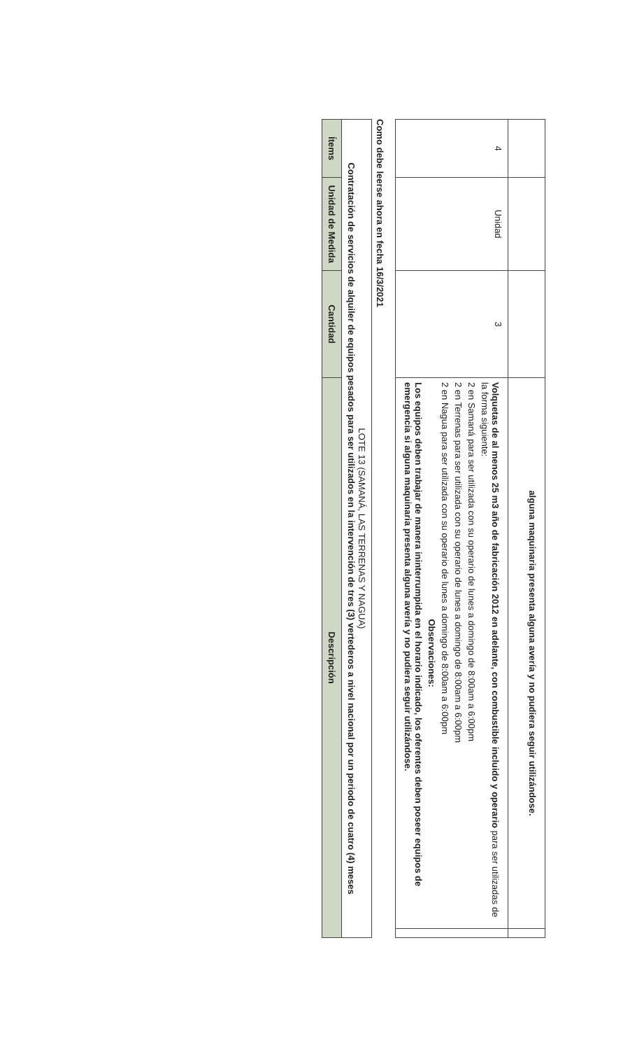| | | | alguna maquinaria presenta alguna avería y no pudiera seguir utilizándose. | |
| 4 | Unidad | 3 | Volquetas de al menos 25 m3 año de fabricación 2012 en adelante, con combustible incluido y operario para ser utilizadas de la forma siguiente: 2 en Samaná para ser utilizada con su operario de lunes a domingo de 8:00am a 6:00pm 2 en Terrenas para ser utilizada con su operario de lunes a domingo de 8:00am a 6:00pm 2 en Nagua para ser utilizada con su operario de lunes a domingo de 8:00am a 6:00pm Observaciones: Los equipos deben trabajar de manera ininterrumpida en el horario indicado, los oferentes deben poseer equipos de emergencia si alguna maquinaria presenta alguna avería y no pudiera seguir utilizándose. | |
Como debe leerse ahora en fecha 16/3/2021
| LOTE 13 (SAMANÁ, LAS TERRENAS Y NAGUA) Contratación de servicios de alquiler de equipos pesados para ser utilizados en la intervención de tres (3) vertederos a nivel nacional por un periodo de cuatro (4) meses | | | |
| Ítems | Unidad de Medida | Cantidad | Descripción |